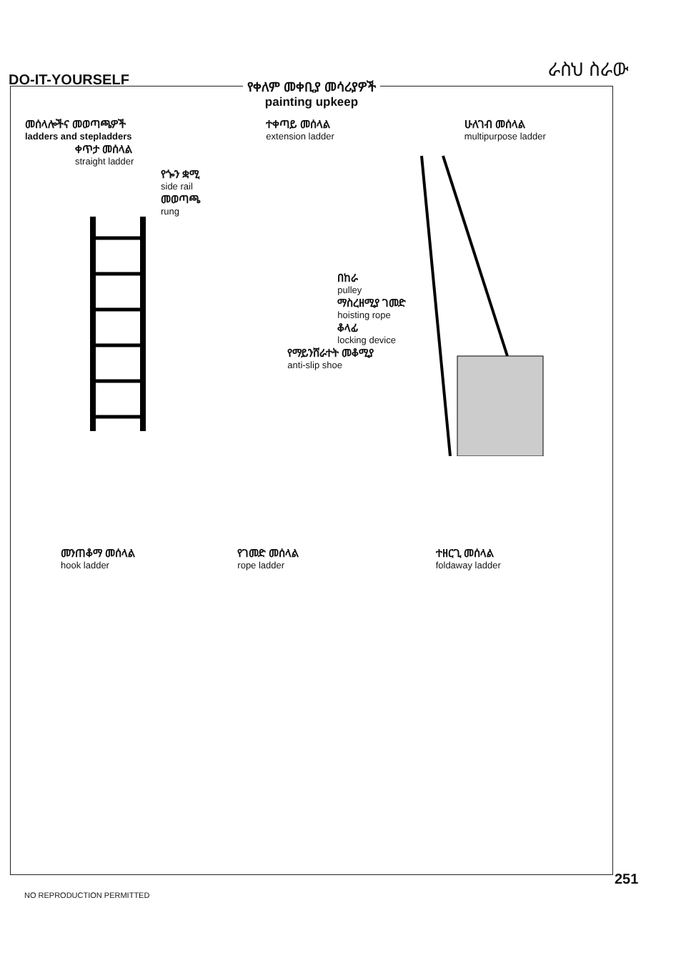DO-IT-YOURSELF
ራስህ ስራው
የቀለም መቀቢያ መሳሪያዎች
painting upkeep
መሰላሎችና መወጣጫዎች
ladders and stepladders
ቀጥታ መሰላል
straight ladder
የጐን ቋሚ
side rail
መወጣጫ
rung
ተቀጣይ መሰላል
extension ladder
በከራ
pulley
ማስረዘሚያ ገመድ
hoisting rope
ቆላፊ
locking device
የማይንሸራተት መቆሚያ
anti-slip shoe
ሁለገብ መሰላል
multipurpose ladder
መንጠቆማ መሰላል
hook ladder
የገመድ መሰላል
rope ladder
ተዘርጊ መሰላል
foldaway ladder
251
NO REPRODUCTION PERMITTED